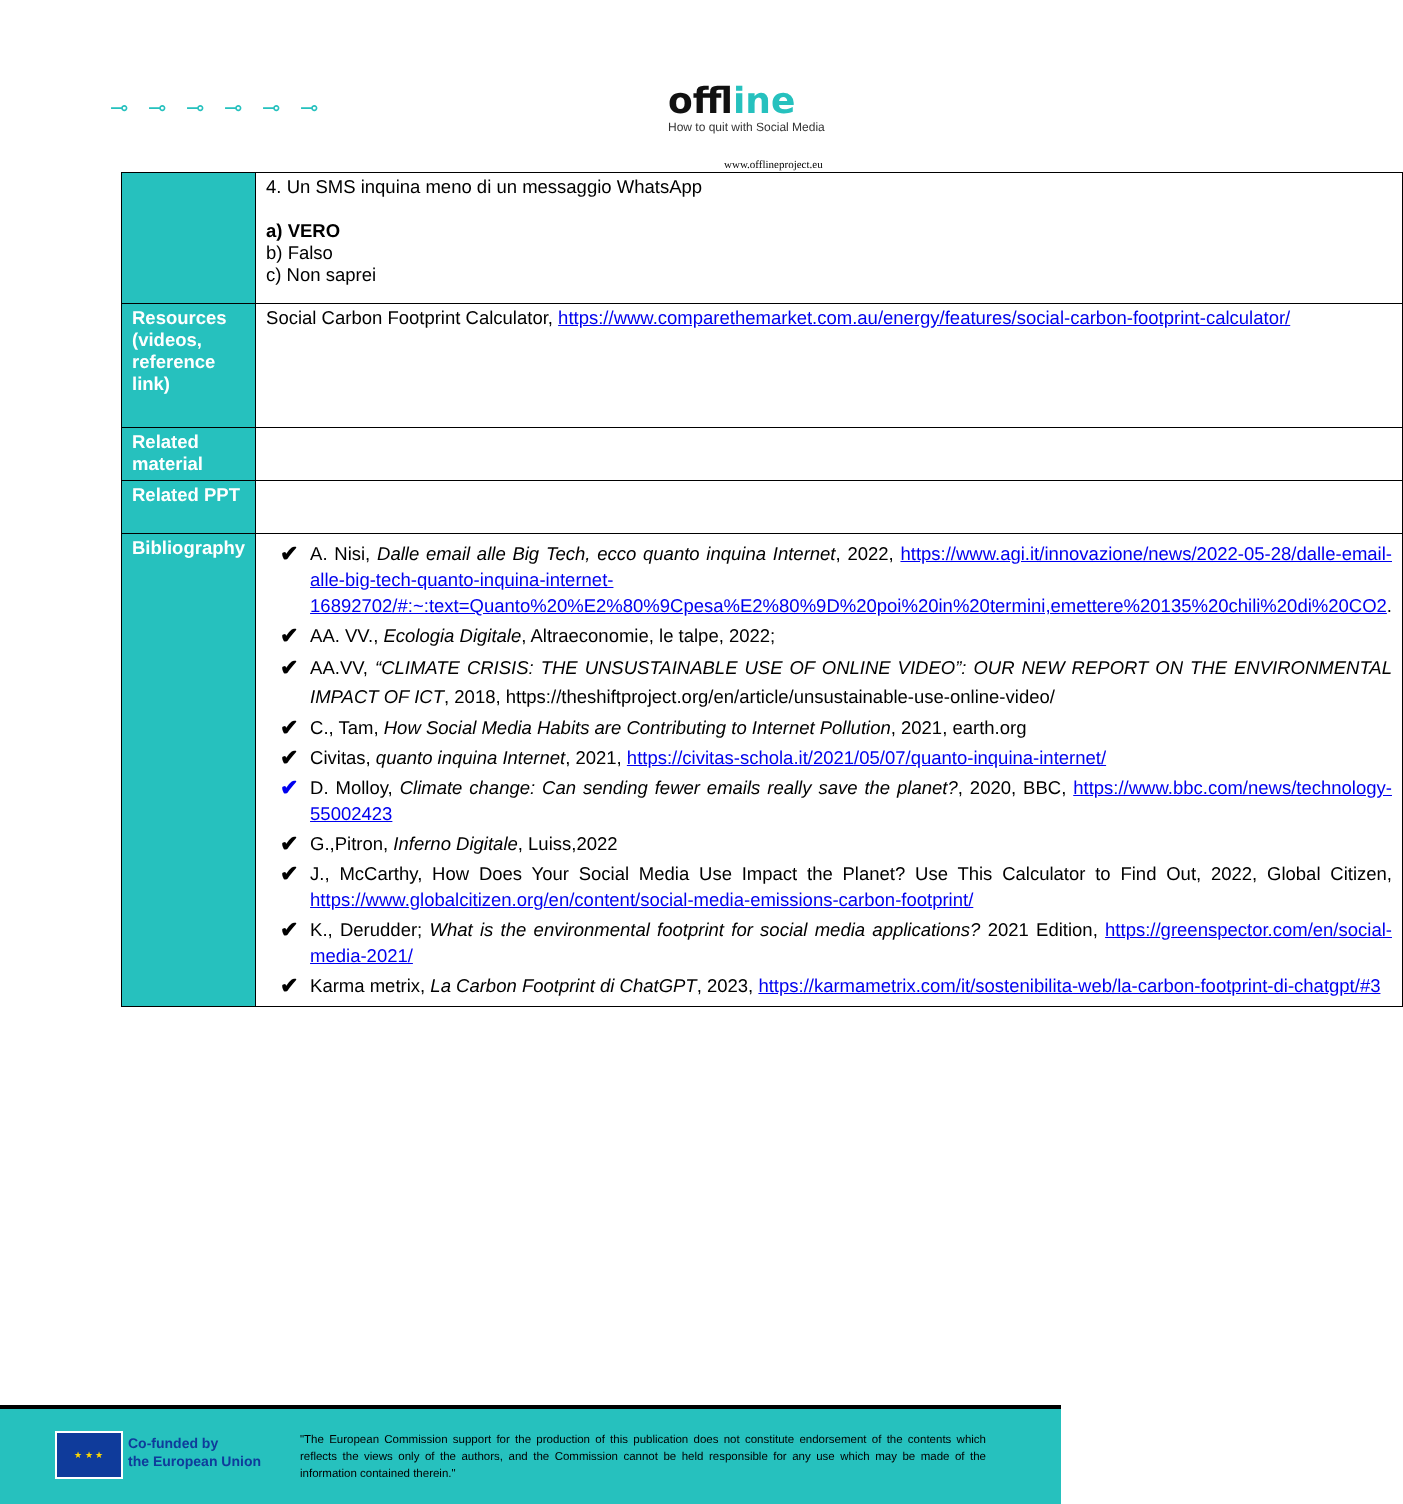⊸⊸⊸⊸⊸⊸ offline
How to quit with Social Media
www.offlineproject.eu
| | 4. Un SMS inquina meno di un messaggio WhatsApp a) VERO b) Falso c) Non saprei |
| Resources (videos, reference link) | Social Carbon Footprint Calculator, https://www.comparethemarket.com.au/energy/features/social-carbon-footprint-calculator/ |
| Related material | |
| Related PPT | |
| Bibliography | ✔ A. Nisi, Dalle email alle Big Tech, ecco quanto inquina Internet , 2022, https://www.agi.it/innovazione/news/2022-05-28/dalle-email-alle-big-tech-quanto-inquina-internet-16892702/#:~:text=Quanto%20%E2%80%9Cpesa%E2%80%9D%20poi%20in%20termini,emettere%20135%20chili%20di%20CO2 . ✔ AA. VV., Ecologia Digitale , Altraeconomie, le talpe, 2022; ✔ AA.VV, “CLIMATE CRISIS: THE UNSUSTAINABLE USE OF ONLINE VIDEO”: OUR NEW REPORT ON THE ENVIRONMENTAL IMPACT OF ICT , 2018, https://theshiftproject.org/en/article/unsustainable-use-online-video/ ✔ C., Tam, How Social Media Habits are Contributing to Internet Pollution , 2021, earth.org ✔ Civitas, quanto inquina Internet , 2021, https://civitas-schola.it/2021/05/07/quanto-inquina-internet/ ✔ D. Molloy, Climate change: Can sending fewer emails really save the planet? , 2020, BBC, https://www.bbc.com/news/technology-55002423 ✔ G.,Pitron, Inferno Digitale , Luiss,2022 ✔ J., McCarthy, How Does Your Social Media Use Impact the Planet? Use This Calculator to Find Out, 2022, Global Citizen, https://www.globalcitizen.org/en/content/social-media-emissions-carbon-footprint/ ✔ K., Derudder; What is the environmental footprint for social media applications? 2021 Edition, https://greenspector.com/en/social-media-2021/ ✔ Karma metrix, La Carbon Footprint di ChatGPT , 2023, https://karmametrix.com/it/sostenibilita-web/la-carbon-footprint-di-chatgpt/#3 |
★ ★ ★
Co-funded by
the European Union
"The European Commission support for the production of this publication does not constitute endorsement of the contents which reflects the views only of the authors, and the Commission cannot be held responsible for any use which may be made of the information contained therein."